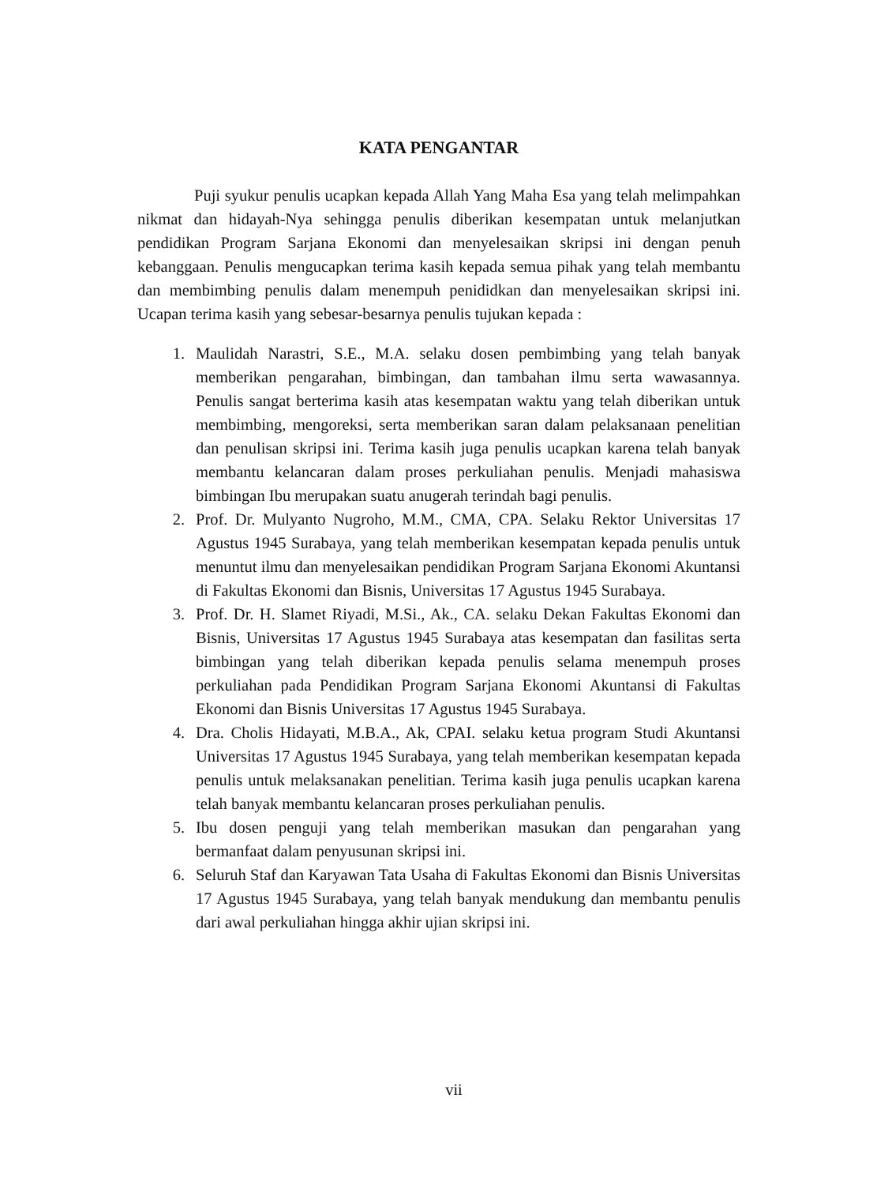KATA PENGANTAR
Puji syukur penulis ucapkan kepada Allah Yang Maha Esa yang telah melimpahkan nikmat dan hidayah-Nya sehingga penulis diberikan kesempatan untuk melanjutkan pendidikan Program Sarjana Ekonomi dan menyelesaikan skripsi ini dengan penuh kebanggaan. Penulis mengucapkan terima kasih kepada semua pihak yang telah membantu dan membimbing penulis dalam menempuh penididkan dan menyelesaikan skripsi ini. Ucapan terima kasih yang sebesar-besarnya penulis tujukan kepada :
1. Maulidah Narastri, S.E., M.A. selaku dosen pembimbing yang telah banyak memberikan pengarahan, bimbingan, dan tambahan ilmu serta wawasannya. Penulis sangat berterima kasih atas kesempatan waktu yang telah diberikan untuk membimbing, mengoreksi, serta memberikan saran dalam pelaksanaan penelitian dan penulisan skripsi ini. Terima kasih juga penulis ucapkan karena telah banyak membantu kelancaran dalam proses perkuliahan penulis. Menjadi mahasiswa bimbingan Ibu merupakan suatu anugerah terindah bagi penulis.
2. Prof. Dr. Mulyanto Nugroho, M.M., CMA, CPA. Selaku Rektor Universitas 17 Agustus 1945 Surabaya, yang telah memberikan kesempatan kepada penulis untuk menuntut ilmu dan menyelesaikan pendidikan Program Sarjana Ekonomi Akuntansi di Fakultas Ekonomi dan Bisnis, Universitas 17 Agustus 1945 Surabaya.
3. Prof. Dr. H. Slamet Riyadi, M.Si., Ak., CA. selaku Dekan Fakultas Ekonomi dan Bisnis, Universitas 17 Agustus 1945 Surabaya atas kesempatan dan fasilitas serta bimbingan yang telah diberikan kepada penulis selama menempuh proses perkuliahan pada Pendidikan Program Sarjana Ekonomi Akuntansi di Fakultas Ekonomi dan Bisnis Universitas 17 Agustus 1945 Surabaya.
4. Dra. Cholis Hidayati, M.B.A., Ak, CPAI. selaku ketua program Studi Akuntansi Universitas 17 Agustus 1945 Surabaya, yang telah memberikan kesempatan kepada penulis untuk melaksanakan penelitian. Terima kasih juga penulis ucapkan karena telah banyak membantu kelancaran proses perkuliahan penulis.
5. Ibu dosen penguji yang telah memberikan masukan dan pengarahan yang bermanfaat dalam penyusunan skripsi ini.
6. Seluruh Staf dan Karyawan Tata Usaha di Fakultas Ekonomi dan Bisnis Universitas 17 Agustus 1945 Surabaya, yang telah banyak mendukung dan membantu penulis dari awal perkuliahan hingga akhir ujian skripsi ini.
vii